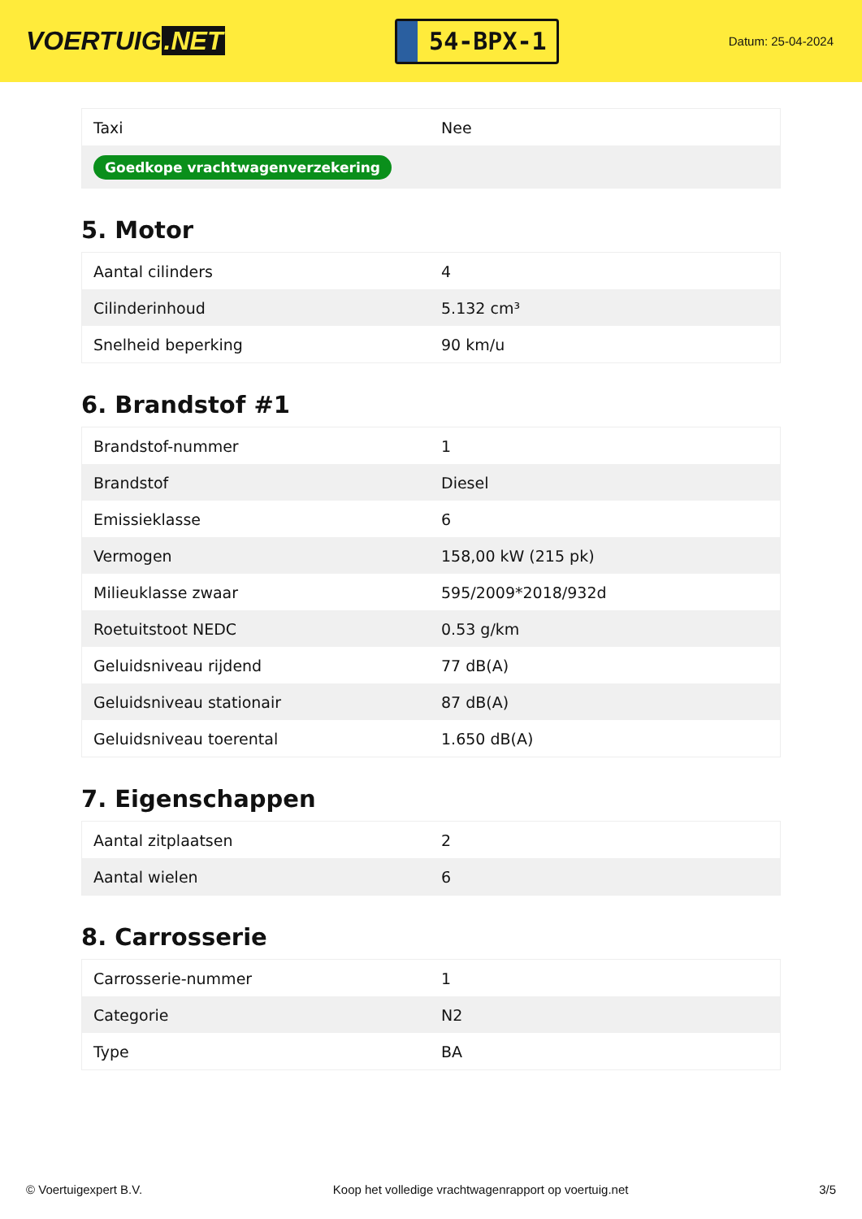VOERTUIG.NET
54-BPX-1
Datum: 25-04-2024
| Taxi | Nee |
| Goedkope vrachtwagenverzekering | |
5. Motor
| Aantal cilinders | 4 |
| Cilinderinhoud | 5.132 cm³ |
| Snelheid beperking | 90 km/u |
6. Brandstof #1
| Brandstof-nummer | 1 |
| Brandstof | Diesel |
| Emissieklasse | 6 |
| Vermogen | 158,00 kW (215 pk) |
| Milieuklasse zwaar | 595/2009*2018/932d |
| Roetuitstoot NEDC | 0.53 g/km |
| Geluidsniveau rijdend | 77 dB(A) |
| Geluidsniveau stationair | 87 dB(A) |
| Geluidsniveau toerental | 1.650 dB(A) |
7. Eigenschappen
| Aantal zitplaatsen | 2 |
| Aantal wielen | 6 |
8. Carrosserie
| Carrosserie-nummer | 1 |
| Categorie | N2 |
| Type | BA |
© Voertuigexpert B.V. Koop het volledige vrachtwagenrapport op voertuig.net 3/5